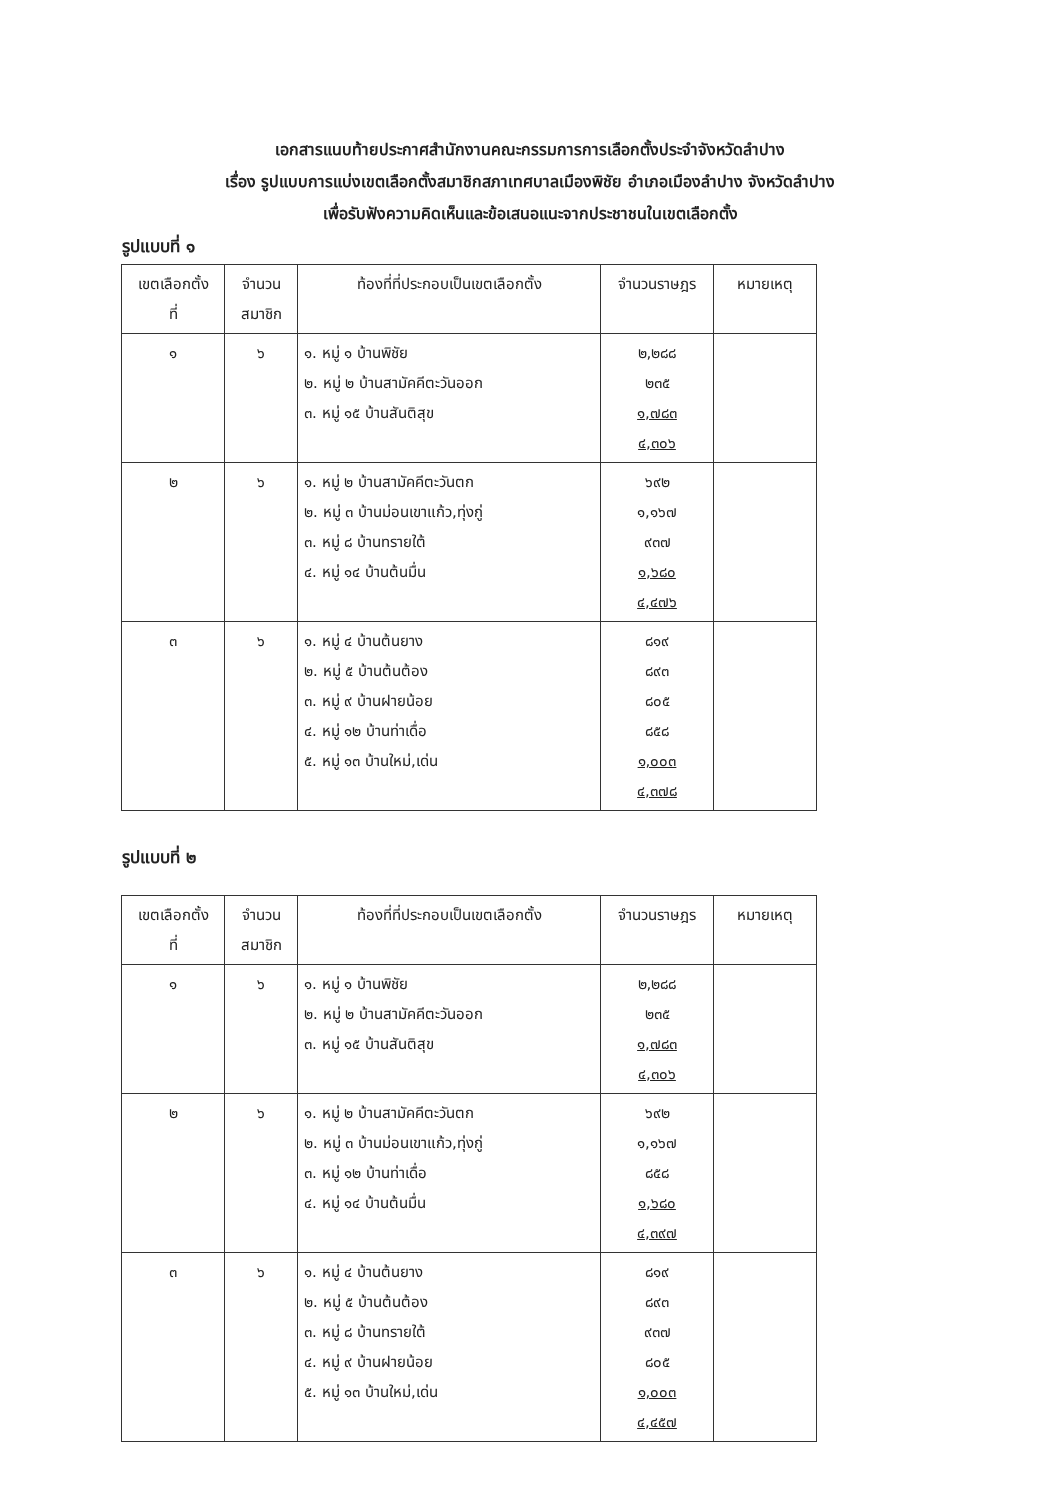เอกสารแนบท้ายประกาศสำนักงานคณะกรรมการการเลือกตั้งประจำจังหวัดลำปาง
เรื่อง รูปแบบการแบ่งเขตเลือกตั้งสมาชิกสภาเทศบาลเมืองพิชัย อำเภอเมืองลำปาง จังหวัดลำปาง
เพื่อรับฟังความคิดเห็นและข้อเสนอแนะจากประชาชนในเขตเลือกตั้ง
รูปแบบที่ ๑
| เขตเลือกตั้ง ที่ | จำนวน สมาชิก | ท้องที่ที่ประกอบเป็นเขตเลือกตั้ง | จำนวนราษฎร | หมายเหตุ |
| --- | --- | --- | --- | --- |
| ๑ | ๖ | ๑. หมู่ ๑ บ้านพิชัย ๒. หมู่ ๒ บ้านสามัคคีตะวันออก ๓. หมู่ ๑๕ บ้านสันติสุข | ๒,๒๘๘ ๒๓๕ ๑,๗๘๓ ๔,๓๐๖ | |
| ๒ | ๖ | ๑. หมู่ ๒ บ้านสามัคคีตะวันตก ๒. หมู่ ๓ บ้านม่อนเขาแก้ว,ทุ่งกู่ ๓. หมู่ ๘ บ้านทรายใต้ ๔. หมู่ ๑๔ บ้านต้นมื่น | ๖๙๒ ๑,๑๖๗ ๙๓๗ ๑,๖๘๐ ๔,๔๗๖ | |
| ๓ | ๖ | ๑. หมู่ ๔ บ้านต้นยาง ๒. หมู่ ๕ บ้านต้นต้อง ๓. หมู่ ๙ บ้านฝายน้อย ๔. หมู่ ๑๒ บ้านท่าเดื่อ ๕. หมู่ ๑๓ บ้านใหม่,เด่น | ๘๑๙ ๘๙๓ ๘๐๕ ๘๕๘ ๑,๐๐๓ ๔,๓๗๘ | |
รูปแบบที่ ๒
| เขตเลือกตั้ง ที่ | จำนวน สมาชิก | ท้องที่ที่ประกอบเป็นเขตเลือกตั้ง | จำนวนราษฎร | หมายเหตุ |
| --- | --- | --- | --- | --- |
| ๑ | ๖ | ๑. หมู่ ๑ บ้านพิชัย ๒. หมู่ ๒ บ้านสามัคคีตะวันออก ๓. หมู่ ๑๕ บ้านสันติสุข | ๒,๒๘๘ ๒๓๕ ๑,๗๘๓ ๔,๓๐๖ | |
| ๒ | ๖ | ๑. หมู่ ๒ บ้านสามัคคีตะวันตก ๒. หมู่ ๓ บ้านม่อนเขาแก้ว,ทุ่งกู่ ๓. หมู่ ๑๒ บ้านท่าเดื่อ ๔. หมู่ ๑๔ บ้านต้นมื่น | ๖๙๒ ๑,๑๖๗ ๘๕๘ ๑,๖๘๐ ๔,๓๙๗ | |
| ๓ | ๖ | ๑. หมู่ ๔ บ้านต้นยาง ๒. หมู่ ๕ บ้านต้นต้อง ๓. หมู่ ๘ บ้านทรายใต้ ๔. หมู่ ๙ บ้านฝายน้อย ๕. หมู่ ๑๓ บ้านใหม่,เด่น | ๘๑๙ ๘๙๓ ๙๓๗ ๘๐๕ ๑,๐๐๓ ๔,๔๕๗ | |